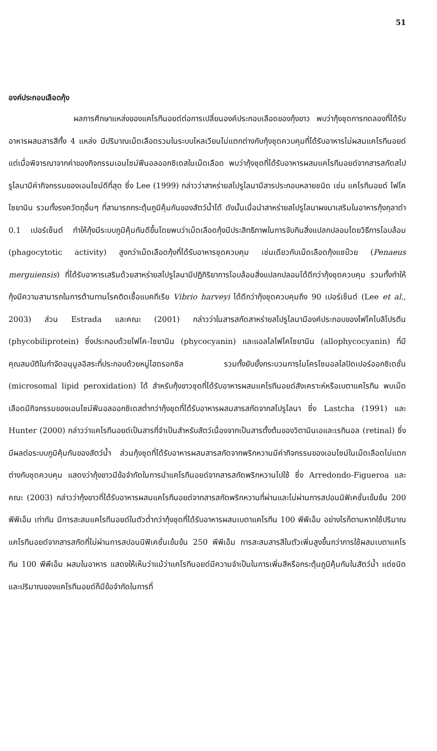51
องค์ประกอบเลือดกุ้ง
ผลการศึกษาแหล่งของแคโรทีนอยด์ต่อการเปลี่ยนองค์ประกอบเลือดของกุ้งขาว พบว่ากุ้งชุดการทดลองที่ได้รับอาหารผสมสารสีทั้ง 4 แหล่ง มีปริมาณเม็ดเลือดรวมในระบบไหลเวียนไม่แตกต่างกับกุ้งชุดควบคุมที่ได้รับอาหารไม่ผสมแคโรทีนอยด์ แต่เมื่อพิจารณาจากค่าของกิจกรรมเอนไซม์ฟีนอลออกซิเดสในเม็ดเลือด พบว่ากุ้งชุดที่ได้รับอาหารผสมแคโรทีนอยด์จากสารสกัดสไปรูไลนามีค่ากิจกรรมของเอนไซม์ดีที่สุด ซึ่ง Lee (1999) กล่าวว่าสาหร่ายสไปรูไลนามีสารประกอบหลายชนิด เช่น แคโรทีนอยด์ ไฟโคไซยานิน รวมทั้งรงควัตถุอื่นๆ ที่สามารถกระตุ้นภูมิคุ้มกันของสัตว์น้ำได้ ดังนั้นเมื่อนำสาหร่ายสไปรูไลนาผงมาเสริมในอาหารกุ้งกุลาดำ 0.1 เปอร์เซ็นต์ ทำให้กุ้งมีระบบภูมิคุ้มกันดีขึ้นโดยพบว่าเม็ดเลือดกุ้งมีประสิทธิภาพในการจับกินสิ่งแปลกปลอมโดยวิธีการโอบล้อม (phagocytotic activity) สูงกว่าเม็ดเลือดกุ้งที่ได้รับอาหารชุดควบคุม เช่นเดียวกับเม็ดเลือดกุ้งแชบ๊วย (Penaeus merguiensis) ที่ได้รับอาหารเสริมด้วยสาหร่ายสไปรูไลนามีปฏิกิริยาการโอบล้อมสิ่งแปลกปลอมได้ดีกว่ากุ้งชุดควบคุม รวมทั้งทำให้กุ้งมีความสามารถในการต้านทานโรคติดเชื้อแบคทีเรีย Vibrio harveyi ได้ดีกว่ากุ้งชุดควบคุมถึง 90 เปอร์เซ็นต์ (Lee et al., 2003) ส่วน Estrada และคณะ (2001) กล่าวว่าในสารสกัดสาหร่ายสไปรูไลนามีองค์ประกอบของไฟโคไบลิโปรตีน (phycobiliprotein) ซึ่งประกอบด้วยไฟโค-ไซยานิน (phycocyanin) และแอลโลไฟโคไซยานิน (allophycocyanin) ที่มีคุณสมบัติในกำจัดอนุมูลอิสระที่ประกอบด้วยหมู่ไฮดรอกซิล รวมทั้งยับยั้งกระบวนการไมโครโซมอลไลปิดเปอร์ออกซิเดชั่น (microsomal lipid peroxidation) ได้ สำหรับกุ้งขาวชุดที่ได้รับอาหารผสมแคโรทีนอยด์สังเคราะห์หรือเบตาแคโรทีน พบเม็ดเลือดมีกิจกรรมของเอนไซม์ฟีนอลออกซิเดสต่ำกว่ากุ้งชุดที่ได้รับอาหารผสมสารสกัดจากสไปรูไลนา ซึ่ง Lastcha (1991) และ Hunter (2000) กล่าวว่าแคโรทีนอยด์เป็นสารที่จำเป็นสำหรับสัตว์เนื่องจากเป็นสารตั้งต้นของวิตามินเอและเรทินอล (retinal) ซึ่งมีผลต่อระบบภูมิคุ้มกันของสัตว์น้ำ ส่วนกุ้งชุดที่ได้รับอาหารผสมสารสกัดจากพริกหวานมีค่ากิจกรรมของเอนไซม์ในเม็ดเลือดไม่แตกต่างกับชุดควบคุม แสดงว่ากุ้งขาวมีข้อจำกัดในการนำแคโรทีนอยด์จากสารสกัดพริกหวานไปใช้ ซึ่ง Arredondo-Figueroa และคณะ (2003) กล่าวว่ากุ้งขาวที่ได้รับอาหารผสมแคโรทีนอยด์จากสารสกัดพริกหวานที่ผ่านและไม่ผ่านการสปอนนิฟิเคชั่นเข้มข้น 200 พีพีเอ็ม เท่ากัน มีการสะสมแคโรทีนอยด์ในตัวต่ำกว่ากุ้งชุดที่ได้รับอาหารผสมเบตาแคโรทีน 100 พีพีเอ็ม อย่างไรก็ตามหากใช้ปริมาณแคโรทีนอยด์จากสารสกัดที่ไม่ผ่านการสปอนนิฟิเคชั่นเข้มข้น 250 พีพีเอ็ม การสะสมสารสีในตัวเพิ่มสูงขึ้นกว่าการใช้ผสมเบตาแคโรทีน 100 พีพีเอ็ม ผสมในอาหาร แสดงให้เห็นว่าแม้ว่าแคโรทีนอยด์มีความจำเป็นในการเพิ่มสีหรือกระตุ้นภูมิคุ้มกันในสัตว์น้ำ แต่ชนิดและปริมาณของแคโรทีนอยด์ก็มีข้อจำกัดในการที่